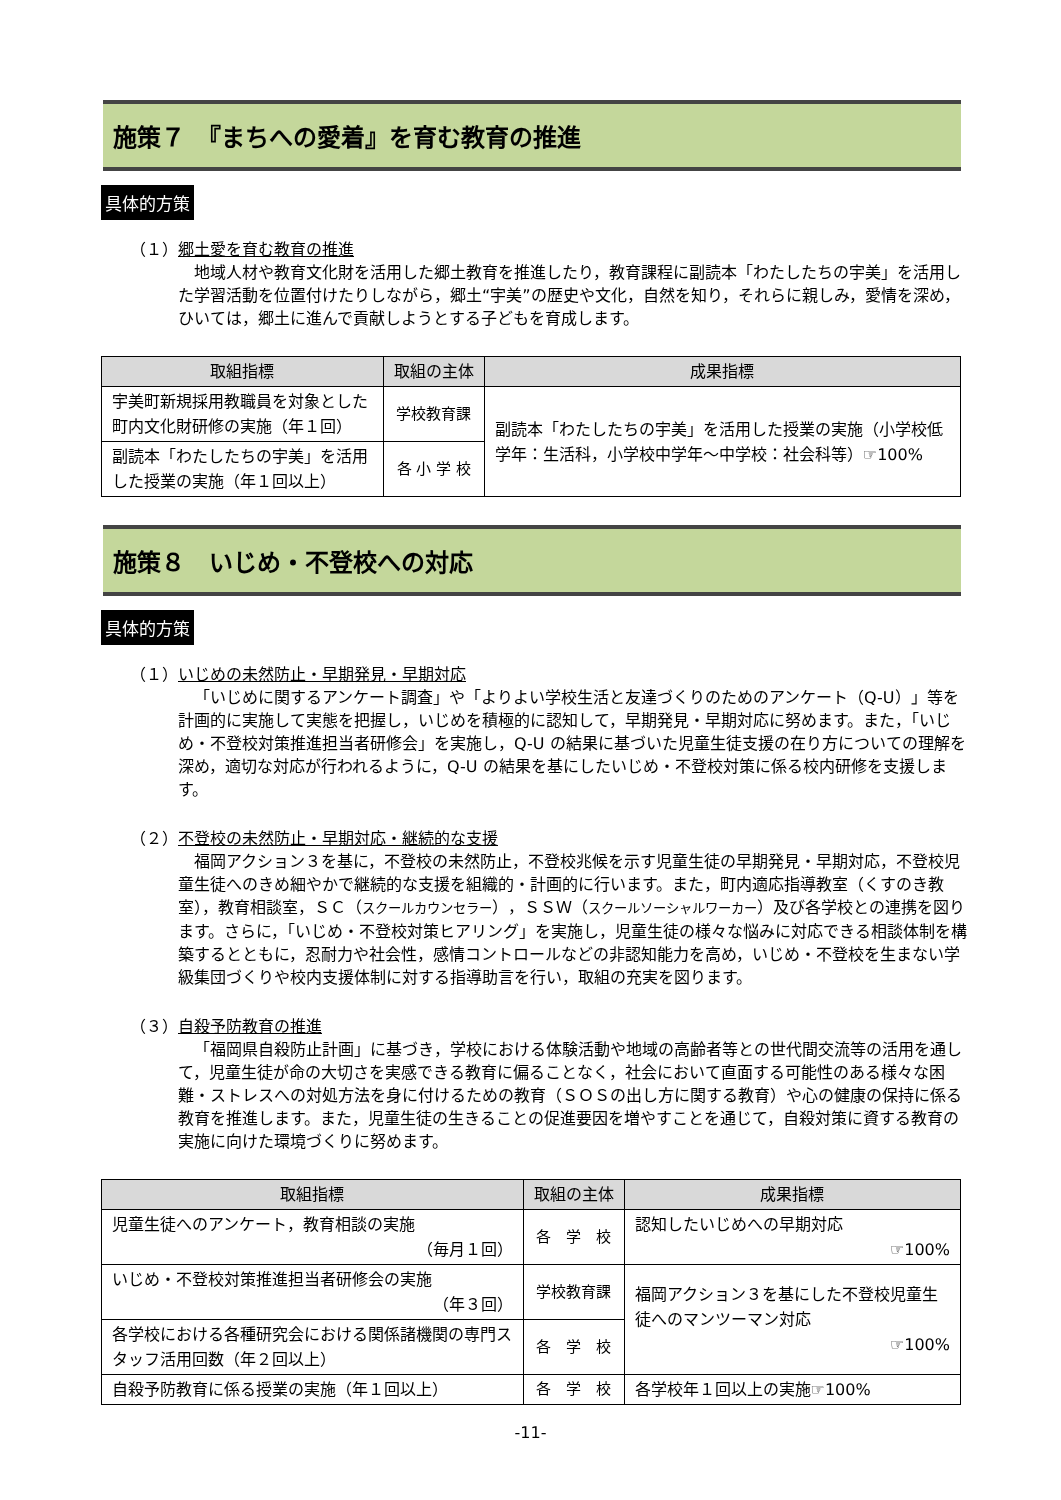施策７　『まちへの愛着』を育む教育の推進
具体的方策
（１）郷土愛を育む教育の推進
地域人材や教育文化財を活用した郷土教育を推進したり，教育課程に副読本「わたしたちの宇美」を活用した学習活動を位置付けたりしながら，郷土“宇美”の歴史や文化，自然を知り，それらに親しみ，愛情を深め，ひいては，郷土に進んで貢献しようとする子どもを育成します。
| 取組指標 | 取組の主体 | 成果指標 |
| --- | --- | --- |
| 宇美町新規採用教職員を対象とした町内文化財研修の実施（年１回） | 学校教育課 | 副読本「わたしたちの宇美」を活用した授業の実施（小学校低学年：生活科，小学校中学年～中学校：社会科等）☞100% |
| 副読本「わたしたちの宇美」を活用した授業の実施（年１回以上） | 各 小 学 校 | |
施策８　いじめ・不登校への対応
具体的方策
（１）いじめの未然防止・早期発見・早期対応
「いじめに関するアンケート調査」や「よりよい学校生活と友達づくりのためのアンケート（Q-U）」等を計画的に実施して実態を把握し，いじめを積極的に認知して，早期発見・早期対応に努めます。また，「いじめ・不登校対策推進担当者研修会」を実施し，Q-U の結果に基づいた児童生徒支援の在り方についての理解を深め，適切な対応が行われるように，Q-U の結果を基にしたいじめ・不登校対策に係る校内研修を支援します。
（２）不登校の未然防止・早期対応・継続的な支援
福岡アクション３を基に，不登校の未然防止，不登校兆候を示す児童生徒の早期発見・早期対応，不登校児童生徒へのきめ細やかで継続的な支援を組織的・計画的に行います。また，町内適応指導教室（くすのき教室），教育相談室，ＳＣ（スクールカウンセラー），ＳＳＷ（スクールソーシャルワーカー）及び各学校との連携を図ります。さらに，「いじめ・不登校対策ヒアリング」を実施し，児童生徒の様々な悩みに対応できる相談体制を構築するとともに，忍耐力や社会性，感情コントロールなどの非認知能力を高め，いじめ・不登校を生まない学級集団づくりや校内支援体制に対する指導助言を行い，取組の充実を図ります。
（３）自殺予防教育の推進
「福岡県自殺防止計画」に基づき，学校における体験活動や地域の高齢者等との世代間交流等の活用を通して，児童生徒が命の大切さを実感できる教育に偏ることなく，社会において直面する可能性のある様々な困難・ストレスへの対処方法を身に付けるための教育（ＳＯＳの出し方に関する教育）や心の健康の保持に係る教育を推進します。また，児童生徒の生きることの促進要因を増やすことを通じて，自殺対策に資する教育の実施に向けた環境づくりに努めます。
| 取組指標 | 取組の主体 | 成果指標 |
| --- | --- | --- |
| 児童生徒へのアンケート，教育相談の実施 （毎月１回） | 各 学 校 | 認知したいじめへの早期対応 ☞100% |
| いじめ・不登校対策推進担当者研修会の実施 （年３回） | 学校教育課 | 福岡アクション３を基にした不登校児童生徒へのマンツーマン対応 ☞100% |
| 各学校における各種研究会における関係諸機関の専門スタッフ活用回数（年２回以上） | 各 学 校 | |
| 自殺予防教育に係る授業の実施（年１回以上） | 各 学 校 | 各学校年１回以上の実施☞100% |
-11-